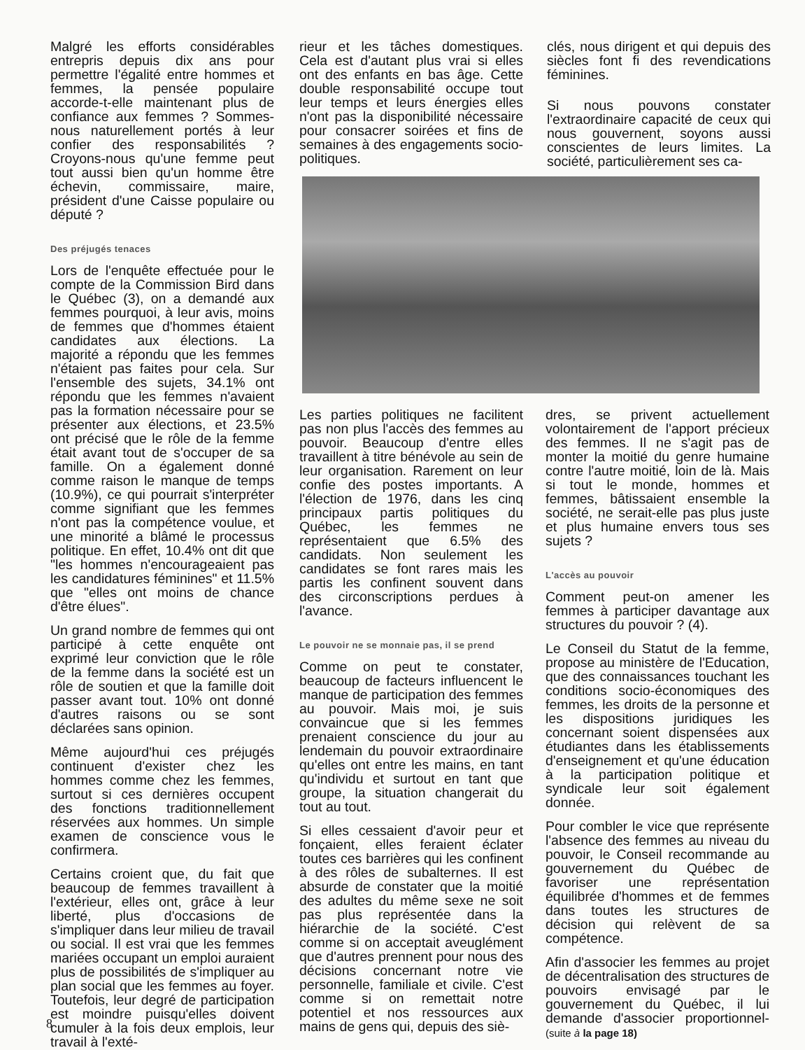Malgré les efforts considérables entrepris depuis dix ans pour permettre l'égalité entre hommes et femmes, la pensée populaire accorde-t-elle maintenant plus de confiance aux femmes ? Sommes-nous naturellement portés à leur confier des responsabilités ? Croyons-nous qu'une femme peut tout aussi bien qu'un homme être échevin, commissaire, maire, président d'une Caisse populaire ou député ?
Des préjugés tenaces
Lors de l'enquête effectuée pour le compte de la Commission Bird dans le Québec (3), on a demandé aux femmes pourquoi, à leur avis, moins de femmes que d'hommes étaient candidates aux élections. La majorité a répondu que les femmes n'étaient pas faites pour cela. Sur l'ensemble des sujets, 34.1% ont répondu que les femmes n'avaient pas la formation nécessaire pour se présenter aux élections, et 23.5% ont précisé que le rôle de la femme était avant tout de s'occuper de sa famille. On a également donné comme raison le manque de temps (10.9%), ce qui pourrait s'interpréter comme signifiant que les femmes n'ont pas la compétence voulue, et une minorité a blâmé le processus politique. En effet, 10.4% ont dit que "les hommes n'encourageaient pas les candidatures féminines" et 11.5% que "elles ont moins de chance d'être élues".
Un grand nombre de femmes qui ont participé à cette enquête ont exprimé leur conviction que le rôle de la femme dans la société est un rôle de soutien et que la famille doit passer avant tout. 10% ont donné d'autres raisons ou se sont déclarées sans opinion.
Même aujourd'hui ces préjugés continuent d'exister chez les hommes comme chez les femmes, surtout si ces dernières occupent des fonctions traditionnellement réservées aux hommes. Un simple examen de conscience vous le confirmera.
Certains croient que, du fait que beaucoup de femmes travaillent à l'extérieur, elles ont, grâce à leur liberté, plus d'occasions de s'impliquer dans leur milieu de travail ou social. Il est vrai que les femmes mariées occupant un emploi auraient plus de possibilités de s'impliquer au plan social que les femmes au foyer. Toutefois, leur degré de participation est moindre puisqu'elles doivent cumuler à la fois deux emplois, leur travail à l'exté-
rieur et les tâches domestiques. Cela est d'autant plus vrai si elles ont des enfants en bas âge. Cette double responsabilité occupe tout leur temps et leurs énergies elles n'ont pas la disponibilité nécessaire pour consacrer soirées et fins de semaines à des engagements socio-politiques.
clés, nous dirigent et qui depuis des siècles font fi des revendications féminines.
Si nous pouvons constater l'extraordinaire capacité de ceux qui nous gouvernent, soyons aussi conscientes de leurs limites. La société, particulièrement ses ca-
Les parties politiques ne facilitent pas non plus l'accès des femmes au pouvoir. Beaucoup d'entre elles travaillent à titre bénévole au sein de leur organisation. Rarement on leur confie des postes importants. A l'élection de 1976, dans les cinq principaux partis politiques du Québec, les femmes ne représentaient que 6.5% des candidats. Non seulement les candidates se font rares mais les partis les confinent souvent dans des circonscriptions perdues à l'avance.
Le pouvoir ne se monnaie pas, il se prend
Comme on peut te constater, beaucoup de facteurs influencent le manque de participation des femmes au pouvoir. Mais moi, je suis convaincue que si les femmes prenaient conscience du jour au lendemain du pouvoir extraordinaire qu'elles ont entre les mains, en tant qu'individu et surtout en tant que groupe, la situation changerait du tout au tout.
Si elles cessaient d'avoir peur et fonçaient, elles feraient éclater toutes ces barrières qui les confinent à des rôles de subalternes. Il est absurde de constater que la moitié des adultes du même sexe ne soit pas plus représentée dans la hiérarchie de la société. C'est comme si on acceptait aveuglément que d'autres prennent pour nous des décisions concernant notre vie personnelle, familiale et civile. C'est comme si on remettait notre potentiel et nos ressources aux mains de gens qui, depuis des siè-
dres, se privent actuellement volontairement de l'apport précieux des femmes. Il ne s'agit pas de monter la moitié du genre humaine contre l'autre moitié, loin de là. Mais si tout le monde, hommes et femmes, bâtissaient ensemble la société, ne serait-elle pas plus juste et plus humaine envers tous ses sujets ?
L'accès au pouvoir
Comment peut-on amener les femmes à participer davantage aux structures du pouvoir ? (4).
Le Conseil du Statut de la femme, propose au ministère de l'Education, que des connaissances touchant les conditions socio-économiques des femmes, les droits de la personne et les dispositions juridiques les concernant soient dispensées aux étudiantes dans les établissements d'enseignement et qu'une éducation à la participation politique et syndicale leur soit également donnée.
Pour combler le vice que représente l'absence des femmes au niveau du pouvoir, le Conseil recommande au gouvernement du Québec de favoriser une représentation équilibrée d'hommes et de femmes dans toutes les structures de décision qui relèvent de sa compétence.
Afin d'associer les femmes au projet de décentralisation des structures de pouvoirs envisagé par le gouvernement du Québec, il lui demande d'associer proportionnel- (suite à la page 18)
8